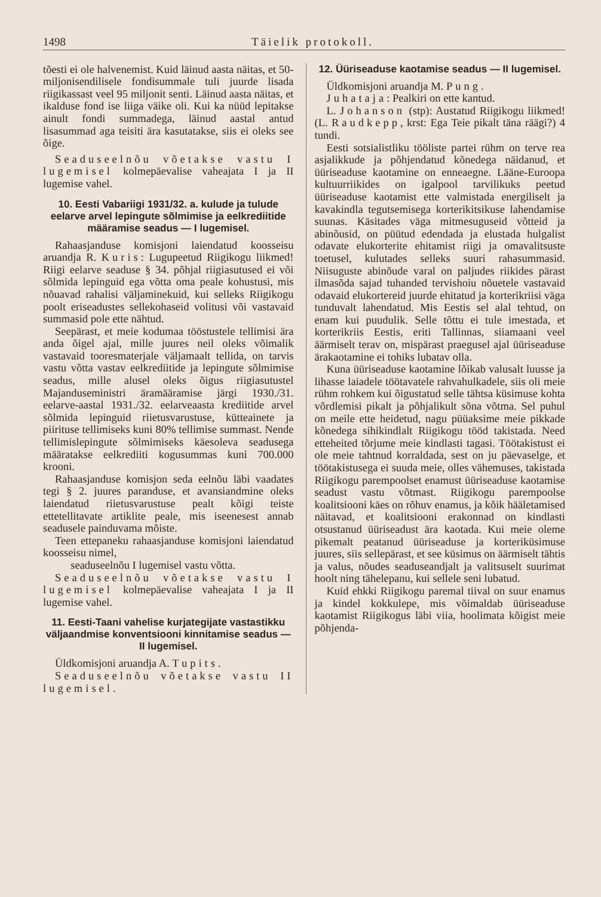1498 Täielik protokoll.
tõesti ei ole halvenemist. Kuid läinud aasta näitas, et 50-miljonisendilisele fondisummale tuli juurde lisada riigikassast veel 95 miljonit senti. Läinud aasta näitas, et ikalduse fond ise liiga väike oli. Kui ka nüüd lepitakse ainult fondi summadega, läinud aastal antud lisasummad aga teisiti ära kasutatakse, siis ei oleks see õige.
Seaduseelnõu võetakse vastu I lugemisel kolmepäevalise vaheajata I ja II lugemise vahel.
10. Eesti Vabariigi 1931/32. a. kulude ja tulude eelarve arvel lepingute sõlmimise ja eelkrediitide määramise seadus — I lugemisel.
Rahaasjanduse komisjoni laiendatud koosseisu aruandja R. Kuris: Lugupeetud Riigikogu liikmed! Riigi eelarve seaduse § 34. põhjal riigiasutused ei või sõlmida lepinguid ega võtta oma peale kohustusi, mis nõuavad rahalisi väljaminekuid, kui selleks Riigikogu poolt eriseadustes sellekohaseid volitusi või vastavaid summasid pole ette nähtud.
Seepärast, et meie kodumaa tööstustele tellimisi ära anda õigel ajal, mille juures neil oleks võimalik vastavaid tooresmaterjale väljamaalt tellida, on tarvis vastu võtta vastav eelkrediitide ja lepingute sõlmimise seadus, mille alusel oleks õigus riigiasutustel Majanduseministri äramääramise järgi 1930./31. eelarve-aastal 1931./32. eelarveaasta krediitide arvel sõlmida lepinguid riietusvarustuse, kütteainete ja piirituse tellimiseks kuni 80% tellimise summast. Nende tellimislepingute sõlmimiseks käesoleva seadusega määratakse eelkrediiti kogusummas kuni 700.000 krooni.
Rahaasjanduse komisjon seda eelnõu läbi vaadates tegi § 2. juures paranduse, et avansiandmine oleks laiendatud riietusvarustuse pealt kõigi teiste ettetellitavate artiklite peale, mis iseenesest annab seadusele painduvama mõiste.
Teen ettepaneku rahaasjanduse komisjoni laiendatud koosseisu nimel,
seaduseelnõu I lugemisel vastu võtta.
Seaduseelnõu võetakse vastu I lugemisel kolmepäevalise vaheajata I ja II lugemise vahel.
11. Eesti-Taani vahelise kurjategijate vastastikku väljaandmise konventsiooni kinnitamise seadus — II lugemisel.
Üldkomisjoni aruandja A. Tupits.
Seaduseelnõu võetakse vastu II lugemisel.
12. Üüriseaduse kaotamise seadus — II lugemisel.
Üldkomisjoni aruandja M. Pung.
Juhataja: Pealkiri on ette kantud.
L. Johanson (stp): Austatud Riigikogu liikmed! (L. Raudkepp, krst: Ega Teie pikalt täna räägi?) 4 tundi.
Eesti sotsialistliku tööliste partei rühm on terve rea asjalikkude ja põhjendatud kõnedega näidanud, et üüriseaduse kaotamine on enneaegne. Lääne-Euroopa kultuurriikides on igalpool tarvilikuks peetud üüriseaduse kaotamist ette valmistada energiliselt ja kavakindla tegutsemisega korterikitsikuse lahendamise suunas. Käsitades väga mitmesuguseid võtteid ja abinõusid, on püütud edendada ja elustada hulgalist odavate elukorterite ehitamist riigi ja omavalitsuste toetusel, kulutades selleks suuri rahasummasid. Niisuguste abinõude varal on paljudes riikides pärast ilmasõda sajad tuhanded tervishoiu nõuetele vastavaid odavaid elukortereid juurde ehitatud ja korterikriisi väga tunduvalt lahendatud. Mis Eestis sel alal tehtud, on enam kui puudulik. Selle tõttu ei tule imestada, et korterikriis Eestis, eriti Tallinnas, siiamaani veel äärmiselt terav on, mispärast praegusel ajal üüriseaduse ärakaotamine ei tohiks lubatav olla.
Kuna üüriseaduse kaotamine lõikab valusalt luusse ja lihasse laiadele töötavatele rahvahulkadele, siis oli meie rühm rohkem kui õigustatud selle tähtsa küsimuse kohta võrdlemisi pikalt ja põhjalikult sõna võtma. Sel puhul on meile ette heidetud, nagu püüaksime meie pikkade kõnedega sihikindlalt Riigikogu tööd takistada. Need etteheited tõrjume meie kindlasti tagasi. Töötakistust ei ole meie tahtnud korraldada, sest on ju päevaselge, et töötakistusega ei suuda meie, olles vähemuses, takistada Riigikogu parempoolset enamust üüriseaduse kaotamise seadust vastu võtmast. Riigikogu parempoolse koalitsiooni käes on rõhuv enamus, ja kõik hääletamised näitavad, et koalitsiooni erakonnad on kindlasti otsustanud üüriseadust ära kaotada. Kui meie oleme pikemalt peatanud üüriseaduse ja korteriküsimuse juures, siis sellepärast, et see küsimus on äärmiselt tähtis ja valus, nõudes seaduseandjalt ja valitsuselt suurimat hoolt ning tähelepanu, kui sellele seni lubatud.
Kuid ehkki Riigikogu paremal tiival on suur enamus ja kindel kokkulepe, mis võimaldab üüriseaduse kaotamist Riigikogus läbi viia, hoolimata kõigist meie põhjenda-